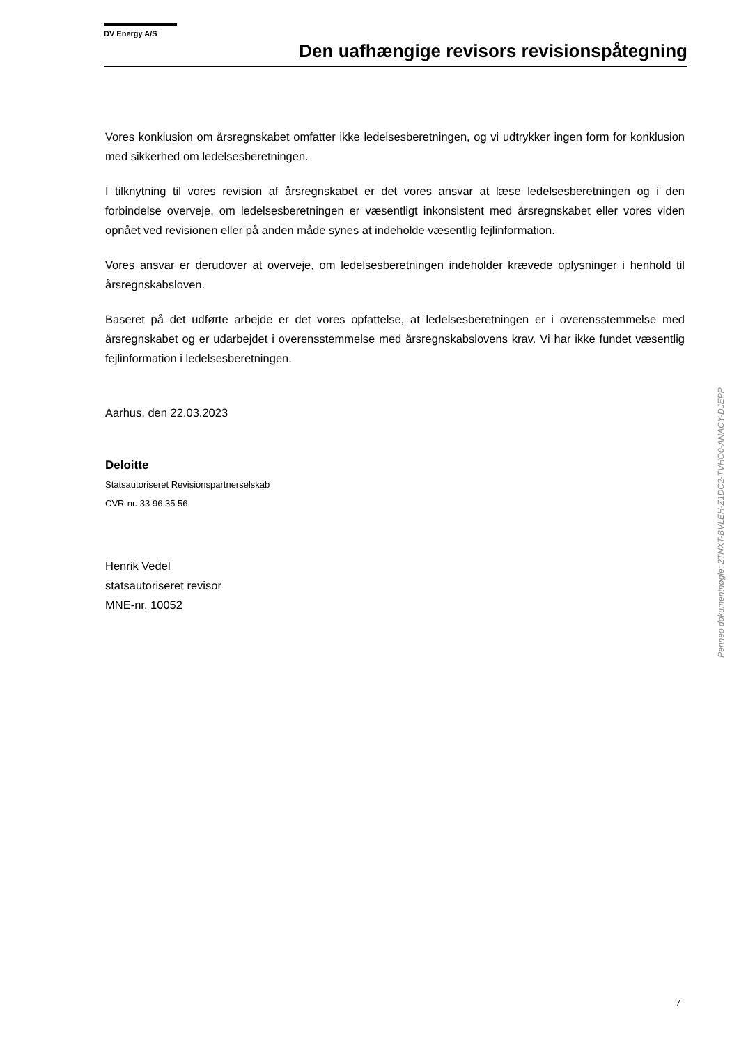DV Energy A/S
Den uafhængige revisors revisionspåtegning
Vores konklusion om årsregnskabet omfatter ikke ledelsesberetningen, og vi udtrykker ingen form for konklusion med sikkerhed om ledelsesberetningen.
I tilknytning til vores revision af årsregnskabet er det vores ansvar at læse ledelsesberetningen og i den forbindelse overveje, om ledelsesberetningen er væsentligt inkonsistent med årsregnskabet eller vores viden opnået ved revisionen eller på anden måde synes at indeholde væsentlig fejlinformation.
Vores ansvar er derudover at overveje, om ledelsesberetningen indeholder krævede oplysninger i henhold til årsregnskabsloven.
Baseret på det udførte arbejde er det vores opfattelse, at ledelsesberetningen er i overensstemmelse med årsregnskabet og er udarbejdet i overensstemmelse med årsregnskabslovens krav. Vi har ikke fundet væsentlig fejlinformation i ledelsesberetningen.
Aarhus, den 22.03.2023
Deloitte
Statsautoriseret Revisionspartnerselskab
CVR-nr. 33 96 35 56
Henrik Vedel
statsautoriseret revisor
MNE-nr. 10052
Penneo dokumentnøgle: 2TNXT-BVLEH-Z1DC2-TVHO0-ANACY-DJEPP
7